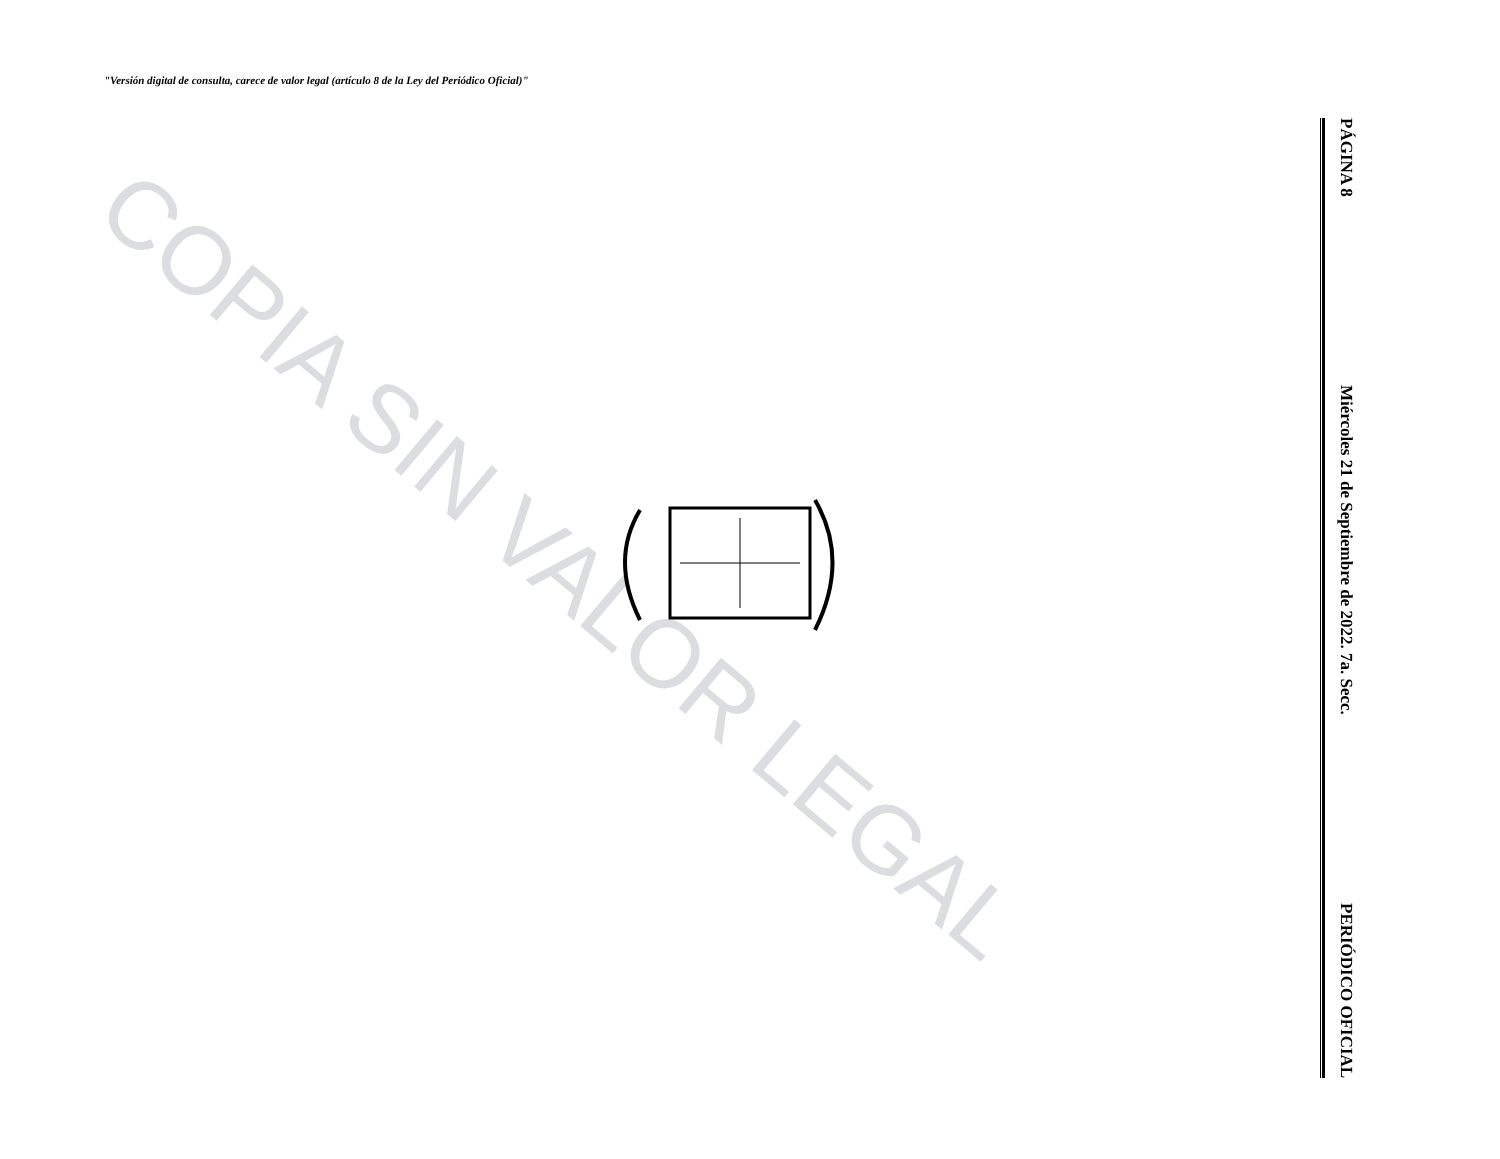"Versión digital de consulta, carece de valor legal (artículo 8 de la Ley del Periódico Oficial)"
COPIA SIN VALOR LEGAL
PÁGINA 8 Miércoles 21 de Septiembre de 2022. 7a. Secc. PERIÓDICO OFICIAL